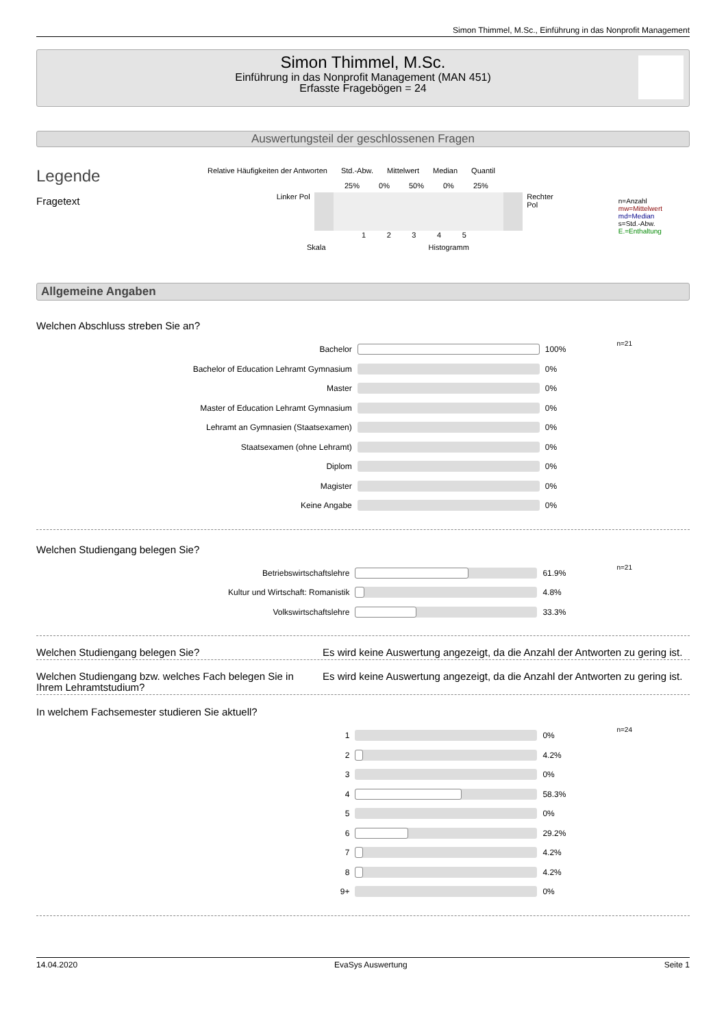Simon Thimmel, M.Sc., Einführung in das Nonprofit Management
Simon Thimmel, M.Sc.
Einführung in das Nonprofit Management (MAN 451)
Erfasste Fragebögen = 24
Auswertungsteil der geschlossenen Fragen
Legende
Fragetext
Relative Häufigkeiten der Antworten Std.-Abw. Mittelwert Median Quantil
25% 0% 50% 0% 25%
Linker Pol Rechter Pol
1 2 3 4 5
Skala Histogramm
n=Anzahl
mw=Mittelwert
md=Median
s=Std.-Abw.
E.=Enthaltung
Allgemeine Angaben
Welchen Abschluss streben Sie an?
| Bachelor | | 100% | n=21 |
| Bachelor of Education Lehramt Gymnasium | | 0% | |
| Master | | 0% | |
| Master of Education Lehramt Gymnasium | | 0% | |
| Lehramt an Gymnasien (Staatsexamen) | | 0% | |
| Staatsexamen (ohne Lehramt) | | 0% | |
| Diplom | | 0% | |
| Magister | | 0% | |
| Keine Angabe | | 0% | |
Welchen Studiengang belegen Sie?
| Betriebswirtschaftslehre | | 61.9% | n=21 |
| Kultur und Wirtschaft: Romanistik | | 4.8% | |
| Volkswirtschaftslehre | | 33.3% | |
Welchen Studiengang belegen Sie? Es wird keine Auswertung angezeigt, da die Anzahl der Antworten zu gering ist.
Welchen Studiengang bzw. welches Fach belegen Sie in Ihrem Lehramtstudium?
Es wird keine Auswertung angezeigt, da die Anzahl der Antworten zu gering ist.
In welchem Fachsemester studieren Sie aktuell?
| 1 | | 0% | n=24 |
| 2 | | 4.2% | |
| 3 | | 0% | |
| 4 | | 58.3% | |
| 5 | | 0% | |
| 6 | | 29.2% | |
| 7 | | 4.2% | |
| 8 | | 4.2% | |
| 9+ | | 0% | |
14.04.2020 EvaSys Auswertung Seite 1